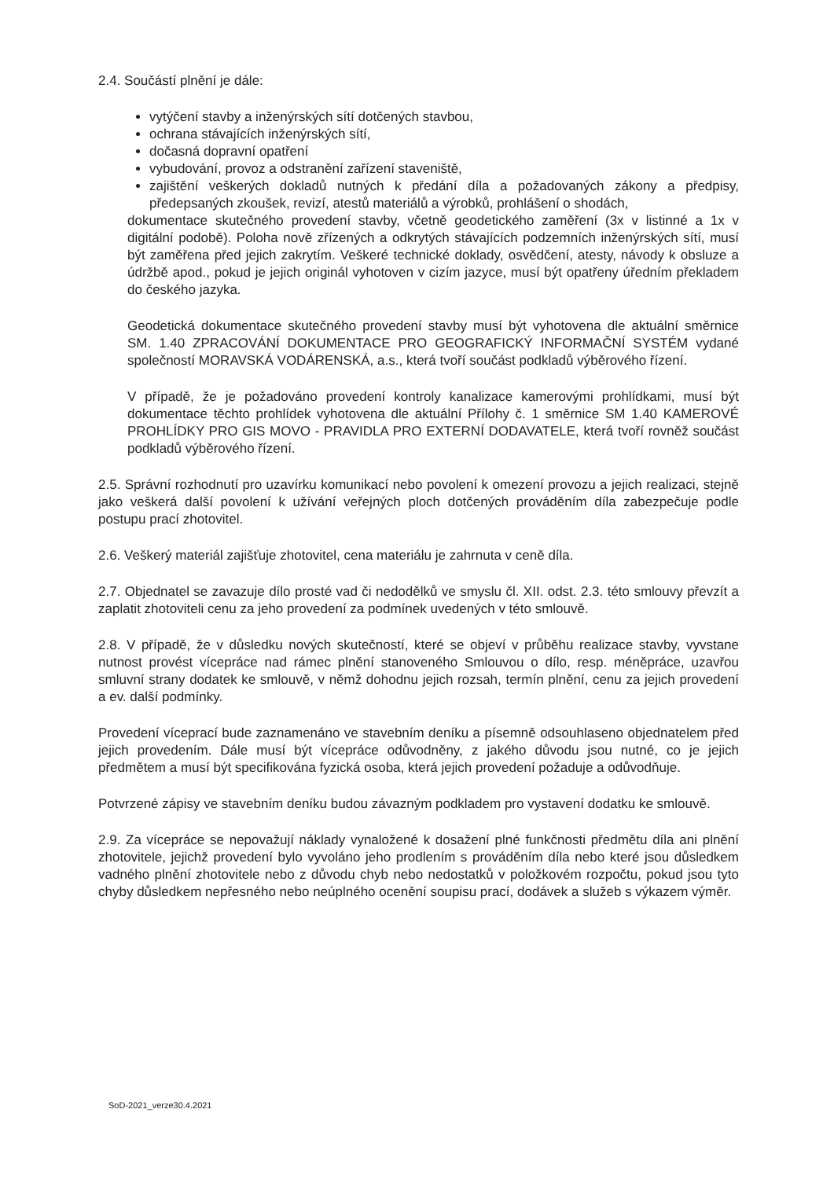2.4. Součástí plnění je dále:
vytýčení stavby a inženýrských sítí dotčených stavbou,
ochrana stávajících inženýrských sítí,
dočasná dopravní opatření
vybudování, provoz a odstranění zařízení staveniště,
zajištění veškerých dokladů nutných k předání díla a požadovaných zákony a předpisy, předepsaných zkoušek, revizí, atestů materiálů a výrobků, prohlášení o shodách,
dokumentace skutečného provedení stavby, včetně geodetického zaměření (3x v listinné a 1x v digitální podobě). Poloha nově zřízených a odkrytých stávajících podzemních inženýrských sítí, musí být zaměřena před jejich zakrytím. Veškeré technické doklady, osvědčení, atesty, návody k obsluze a údržbě apod., pokud je jejich originál vyhotoven v cizím jazyce, musí být opatřeny úředním překladem do českého jazyka.
Geodetická dokumentace skutečného provedení stavby musí být vyhotovena dle aktuální směrnice SM. 1.40 ZPRACOVÁNÍ DOKUMENTACE PRO GEOGRAFICKÝ INFORMAČNÍ SYSTÉM vydané společností MORAVSKÁ VODÁRENSKÁ, a.s., která tvoří součást podkladů výběrového řízení.
V případě, že je požadováno provedení kontroly kanalizace kamerovými prohlídkami, musí být dokumentace těchto prohlídek vyhotovena dle aktuální Přílohy č. 1 směrnice SM 1.40 KAMEROVÉ PROHLÍDKY PRO GIS MOVO - PRAVIDLA PRO EXTERNÍ DODAVATELE, která tvoří rovněž součást podkladů výběrového řízení.
2.5. Správní rozhodnutí pro uzavírku komunikací nebo povolení k omezení provozu a jejich realizaci, stejně jako veškerá další povolení k užívání veřejných ploch dotčených prováděním díla zabezpečuje podle postupu prací zhotovitel.
2.6. Veškerý materiál zajišťuje zhotovitel, cena materiálu je zahrnuta v ceně díla.
2.7. Objednatel se zavazuje dílo prosté vad či nedodělků ve smyslu čl. XII. odst. 2.3. této smlouvy převzít a zaplatit zhotoviteli cenu za jeho provedení za podmínek uvedených v této smlouvě.
2.8. V případě, že v důsledku nových skutečností, které se objeví v průběhu realizace stavby, vyvstane nutnost provést vícepráce nad rámec plnění stanoveného Smlouvou o dílo, resp. méněpráce, uzavřou smluvní strany dodatek ke smlouvě, v němž dohodnu jejich rozsah, termín plnění, cenu za jejich provedení a ev. další podmínky.
Provedení víceprací bude zaznamenáno ve stavebním deníku a písemně odsouhlaseno objednatelem před jejich provedením. Dále musí být vícepráce odůvodněny, z jakého důvodu jsou nutné, co je jejich předmětem a musí být specifikována fyzická osoba, která jejich provedení požaduje a odůvodňuje.
Potvrzené zápisy ve stavebním deníku budou závazným podkladem pro vystavení dodatku ke smlouvě.
2.9. Za vícepráce se nepovažují náklady vynaložené k dosažení plné funkčnosti předmětu díla ani plnění zhotovitele, jejichž provedení bylo vyvoláno jeho prodlením s prováděním díla nebo které jsou důsledkem vadného plnění zhotovitele nebo z důvodu chyb nebo nedostatků v položkovém rozpočtu, pokud jsou tyto chyby důsledkem nepřesného nebo neúplného ocenění soupisu prací, dodávek a služeb s výkazem výměr.
SoD-2021_verze30.4.2021